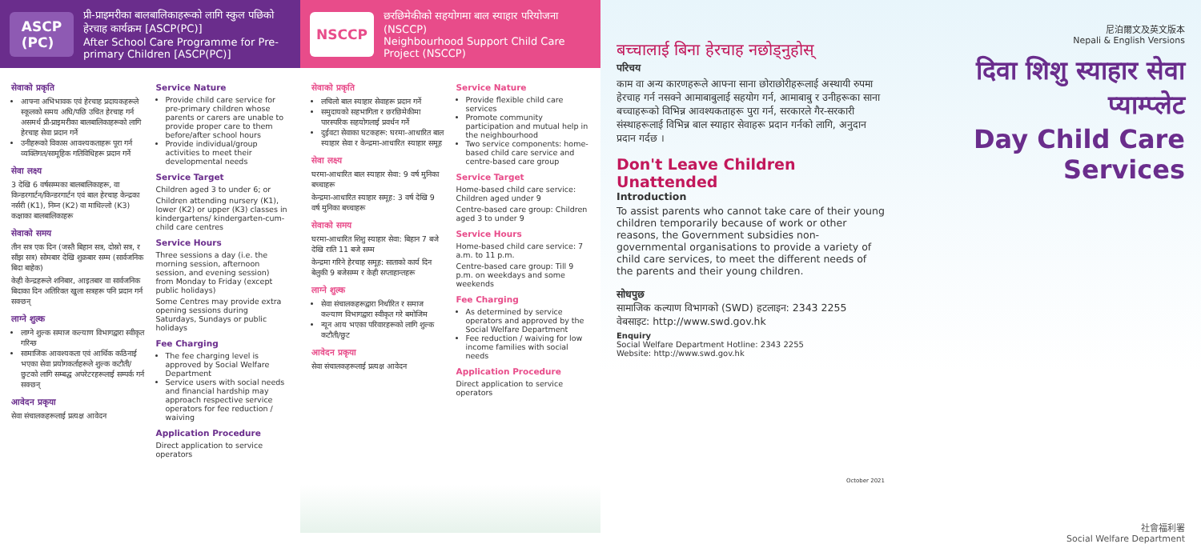ASCP
(PC)
प्री-प्राइमरीका बालबालिकाहरूको लागि स्कुल पछिको हेरचाह कार्यक्रम [ASCP(PC)]
After School Care Programme for Pre-primary Children [ASCP(PC)]
सेवाको प्रकृति
आफ्ना अभिभावक एवं हेरचाह प्रदायकहरूले स्कूलको समय अघि/पछि उचित हेरचाह गर्न असमर्थ प्री-प्राइमरीका बालबालिकाहरूको लागि हेरचाह सेवा प्रदान गर्ने
उनीहरूको विकास आवश्यकताहरू पूरा गर्न व्यक्तिगत/सामूहिक गतिविधिहरू प्रदान गर्ने
सेवा लक्ष्य
3 देखि 6 वर्षसम्मका बालबालिकाहरू, वा किन्डरगार्टन/किन्डरगार्टन एवं बाल हेरचाह केन्द्रका नर्सरी (K1), निम्न (K2) वा माथिल्लो (K3) कक्षाका बालबालिकाहरू
सेवाको समय
तीन सत्र एक दिन (जस्तै बिहान सत्र, दोस्रो सत्र, र साँझ सत्र) सोमबार देखि शुक्रबार सम्म (सार्वजनिक बिदा बाहेक)
केही केन्द्रहरूले शनिबार, आइतबार वा सार्वजनिक बिदाका दिन अतिरिक्त खुला सत्रहरू पनि प्रदान गर्न सक्छन्
लाग्ने शुल्क
लाग्ने शुल्क समाज कल्याण विभागद्वारा स्वीकृत गरिन्छ
सामाजिक आवश्यकता एवं आर्थिक कठिनाई भएका सेवा प्रयोगकर्ताहरूले शुल्क कटौती/छुटको लागि सम्बद्ध अपरेटरहरूलाई सम्पर्क गर्न सक्छन्
आवेदन प्रकृया
सेवा संचालकहरूलाई प्रत्यक्ष आवेदन
Service Nature
Provide child care service for pre-primary children whose parents or carers are unable to provide proper care to them before/after school hours
Provide individual/group activities to meet their developmental needs
Service Target
Children aged 3 to under 6; or
Children attending nursery (K1), lower (K2) or upper (K3) classes in kindergartens/ kindergarten-cum-child care centres
Service Hours
Three sessions a day (i.e. the morning session, afternoon session, and evening session) from Monday to Friday (except public holidays)
Some Centres may provide extra opening sessions during Saturdays, Sundays or public holidays
Fee Charging
The fee charging level is approved by Social Welfare Department
Service users with social needs and financial hardship may approach respective service operators for fee reduction / waiving
Application Procedure
Direct application to service operators
NSCCP
छरछिमेकीको सहयोगमा बाल स्याहार परियोजना (NSCCP)
Neighbourhood Support Child Care Project (NSCCP)
सेवाको प्रकृति
लचिलो बाल स्याहार सेवाहरू प्रदान गर्ने
समुदायको सहभागिता र छरछिमेकीमा पारस्परिक सहयोगलाई प्रवर्धन गर्ने
दुईवटा सेवाका घटकहरू: घरमा-आधारित बाल स्याहार सेवा र केन्द्रमा-आधारित स्याहार समूह
सेवा लक्ष्य
घरमा-आधारित बाल स्याहार सेवा: 9 वर्ष मुनिका बच्चाहरू
केन्द्रमा-आधारित स्याहार समूह: 3 वर्ष देखि 9 वर्ष मुनिका बच्चाहरू
सेवाको समय
घरमा-आधारित शिशु स्याहार सेवा: बिहान 7 बजे देखि राति 11 बजे सम्म
केन्द्रमा गरिने हेरचाह समूह: साताको कार्य दिन बेलुकी 9 बजेसम्म र केही सप्ताहान्तहरू
लाग्ने शुल्क
सेवा संचालकहरूद्वारा निर्धारित र समाज कल्याण विभागद्वारा स्वीकृत गरे बमोजिम
न्यून आय भएका परिवारहरूको लागि शुल्क कटौती/छुट
आवेदन प्रकृया
सेवा संचालकहरूलाई प्रत्यक्ष आवेदन
Service Nature
Provide flexible child care services
Promote community participation and mutual help in the neighbourhood
Two service components: home-based child care service and centre-based care group
Service Target
Home-based child care service: Children aged under 9
Centre-based care group: Children aged 3 to under 9
Service Hours
Home-based child care service: 7 a.m. to 11 p.m.
Centre-based care group: Till 9 p.m. on weekdays and some weekends
Fee Charging
As determined by service operators and approved by the Social Welfare Department
Fee reduction / waiving for low income families with social needs
Application Procedure
Direct application to service operators
बच्चालाई बिना हेरचाह नछोड्नुहोस्
परिचय
काम वा अन्य कारणहरूले आफ्ना साना छोराछोरीहरूलाई अस्थायी रुपमा हेरचाह गर्न नसक्ने आमाबाबुलाई सहयोग गर्न, आमाबाबु र उनीहरूका साना बच्चाहरूको विभिन्न आवश्यकताहरू पुरा गर्न, सरकारले गैर-सरकारी संस्थाहरूलाई विभिन्न बाल स्याहार सेवाहरू प्रदान गर्नको लागि, अनुदान प्रदान गर्दछ ।
Don't Leave Children Unattended
Introduction
To assist parents who cannot take care of their young children temporarily because of work or other reasons, the Government subsidies non-governmental organisations to provide a variety of child care services, to meet the different needs of the parents and their young children.
सोधपुछ
सामाजिक कल्याण विभागको (SWD) हटलाइन: 2343 2255
वेबसाइट: http://www.swd.gov.hk
Enquiry
Social Welfare Department Hotline: 2343 2255
Website: http://www.swd.gov.hk
October 2021
尼泊爾文及英文版本
Nepali & English Versions
दिवा शिशु स्याहार सेवा प्याम्प्लेट
Day Child Care Services
社會福利署
Social Welfare Department